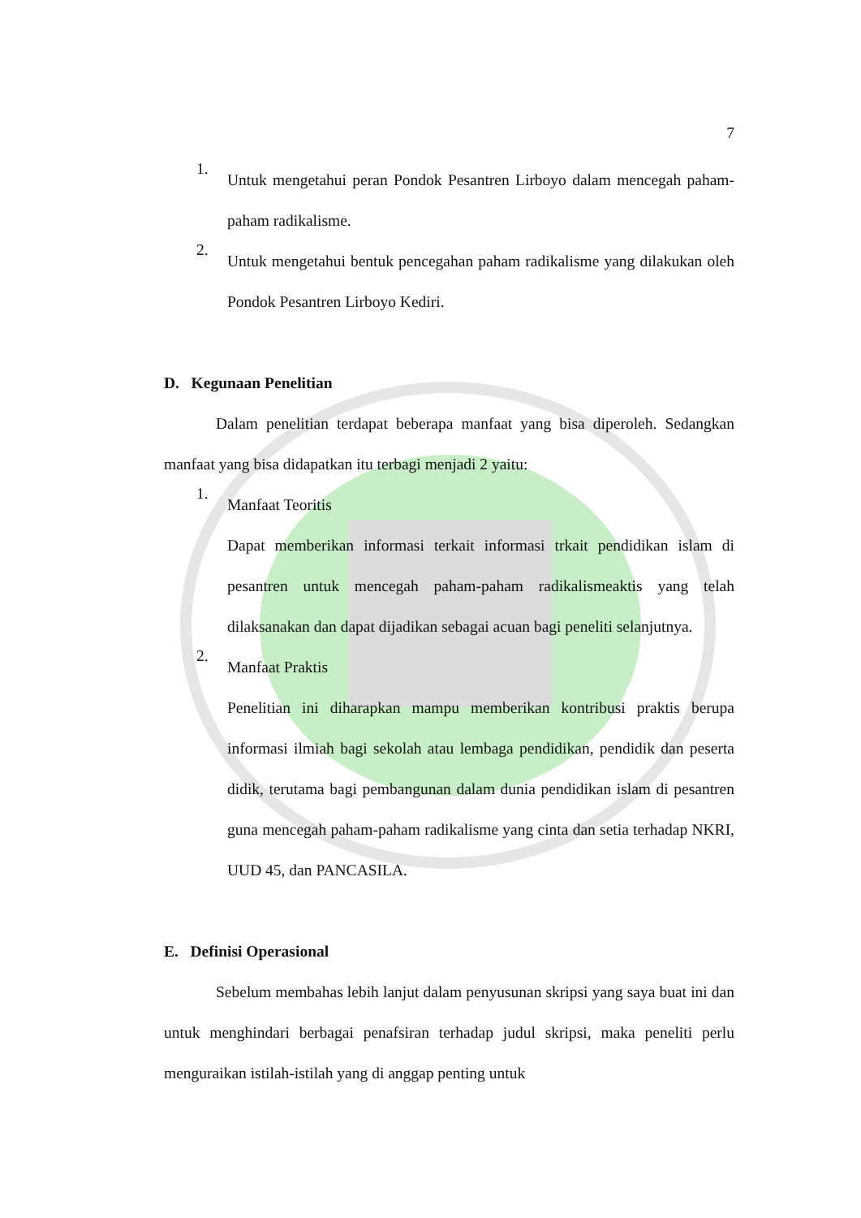7
1. Untuk mengetahui peran Pondok Pesantren Lirboyo dalam mencegah paham-paham radikalisme.
2. Untuk mengetahui bentuk pencegahan paham radikalisme yang dilakukan oleh Pondok Pesantren Lirboyo Kediri.
D. Kegunaan Penelitian
Dalam penelitian terdapat beberapa manfaat yang bisa diperoleh. Sedangkan manfaat yang bisa didapatkan itu terbagi menjadi 2 yaitu:
1. Manfaat Teoritis
Dapat memberikan informasi terkait informasi trkait pendidikan islam di pesantren untuk mencegah paham-paham radikalismeaktis yang telah dilaksanakan dan dapat dijadikan sebagai acuan bagi peneliti selanjutnya.
2. Manfaat Praktis
Penelitian ini diharapkan mampu memberikan kontribusi praktis berupa informasi ilmiah bagi sekolah atau lembaga pendidikan, pendidik dan peserta didik, terutama bagi pembangunan dalam dunia pendidikan islam di pesantren guna mencegah paham-paham radikalisme yang cinta dan setia terhadap NKRI, UUD 45, dan PANCASILA.
E. Definisi Operasional
Sebelum membahas lebih lanjut dalam penyusunan skripsi yang saya buat ini dan untuk menghindari berbagai penafsiran terhadap judul skripsi, maka peneliti perlu menguraikan istilah-istilah yang di anggap penting untuk